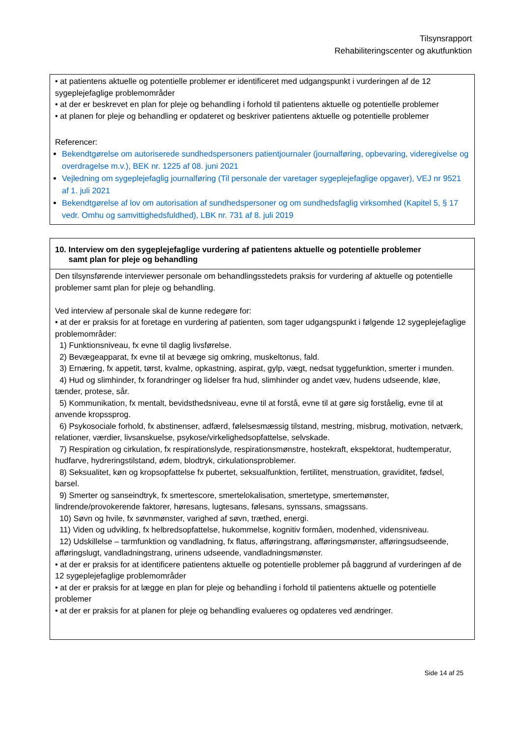Tilsynsrapport
Rehabiliteringscenter og akutfunktion
• at patientens aktuelle og potentielle problemer er identificeret med udgangspunkt i vurderingen af de 12 sygeplejefaglige problemområder
• at der er beskrevet en plan for pleje og behandling i forhold til patientens aktuelle og potentielle problemer
• at planen for pleje og behandling er opdateret og beskriver patientens aktuelle og potentielle problemer
Referencer:
Bekendtgørelse om autoriserede sundhedspersoners patientjournaler (journalføring, opbevaring, videregivelse og overdragelse m.v.), BEK nr. 1225 af 08. juni 2021
Vejledning om sygeplejefaglig journalføring (Til personale der varetager sygeplejefaglige opgaver), VEJ nr 9521 af 1. juli 2021
Bekendtgørelse af lov om autorisation af sundhedspersoner og om sundhedsfaglig virksomhed (Kapitel 5, § 17 vedr. Omhu og samvittighedsfuldhed), LBK nr. 731 af 8. juli 2019
10. Interview om den sygeplejefaglige vurdering af patientens aktuelle og potentielle problemer
samt plan for pleje og behandling
Den tilsynsførende interviewer personale om behandlingsstedets praksis for vurdering af aktuelle og potentielle problemer samt plan for pleje og behandling.
Ved interview af personale skal de kunne redegøre for:
• at der er praksis for at foretage en vurdering af patienten, som tager udgangspunkt i følgende 12 sygeplejefaglige problemområder:
1) Funktionsniveau, fx evne til daglig livsførelse.
2) Bevægeapparat, fx evne til at bevæge sig omkring, muskeltonus, fald.
3) Ernæring, fx appetit, tørst, kvalme, opkastning, aspirat, gylp, vægt, nedsat tyggefunktion, smerter i munden.
4) Hud og slimhinder, fx forandringer og lidelser fra hud, slimhinder og andet væv, hudens udseende, kløe, tænder, protese, sår.
5) Kommunikation, fx mentalt, bevidsthedsniveau, evne til at forstå, evne til at gøre sig forståelig, evne til at anvende kropssprog.
6) Psykosociale forhold, fx abstinenser, adfærd, følelsesmæssig tilstand, mestring, misbrug, motivation, netværk, relationer, værdier, livsanskuelse, psykose/virkelighedsopfattelse, selvskade.
7) Respiration og cirkulation, fx respirationslyde, respirationsmønstre, hostekraft, ekspektorat, hudtemperatur, hudfarve, hydreringstilstand, ødem, blodtryk, cirkulationsproblemer.
8) Seksualitet, køn og kropsopfattelse fx pubertet, seksualfunktion, fertilitet, menstruation, graviditet, fødsel, barsel.
9) Smerter og sanseindtryk, fx smertescore, smertelokalisation, smertetype, smertemønster, lindrende/provokerende faktorer, høresans, lugtesans, følesans, synssans, smagssans.
10) Søvn og hvile, fx søvnmønster, varighed af søvn, træthed, energi.
11) Viden og udvikling, fx helbredsopfattelse, hukommelse, kognitiv formåen, modenhed, vidensniveau.
12) Udskillelse – tarmfunktion og vandladning, fx flatus, afføringstrang, afføringsmønster, afføringsudseende, afføringslugt, vandladningstrang, urinens udseende, vandladningsmønster.
• at der er praksis for at identificere patientens aktuelle og potentielle problemer på baggrund af vurderingen af de 12 sygeplejefaglige problemområder
• at der er praksis for at lægge en plan for pleje og behandling i forhold til patientens aktuelle og potentielle problemer
• at der er praksis for at planen for pleje og behandling evalueres og opdateres ved ændringer.
Side 14 af 25